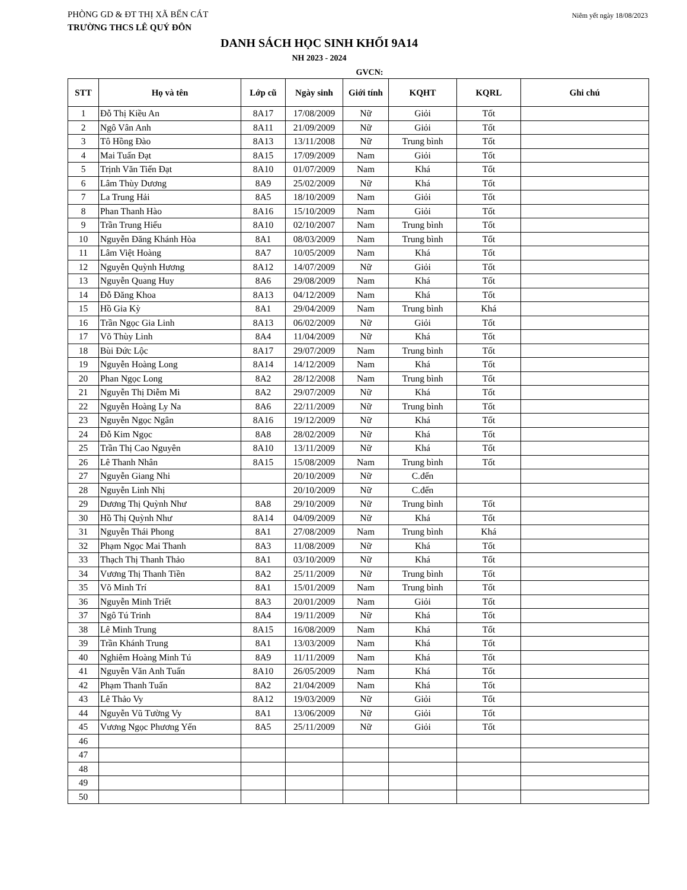PHÒNG GD & ĐT THỊ XÃ BẾN CÁT
Niêm yết ngày 18/08/2023
TRƯỜNG THCS LÊ QUÝ ĐÔN
DANH SÁCH HỌC SINH KHỐI 9A14
NH 2023 - 2024
GVCN:
| STT | Họ và tên | Lớp cũ | Ngày sinh | Giới tính | KQHT | KQRL | Ghi chú |
| --- | --- | --- | --- | --- | --- | --- | --- |
| 1 | Đỗ Thị Kiều An | 8A17 | 17/08/2009 | Nữ | Giỏi | Tốt | |
| 2 | Ngô Vân Anh | 8A11 | 21/09/2009 | Nữ | Giỏi | Tốt | |
| 3 | Tô Hồng Đào | 8A13 | 13/11/2008 | Nữ | Trung bình | Tốt | |
| 4 | Mai Tuấn Đạt | 8A15 | 17/09/2009 | Nam | Giỏi | Tốt | |
| 5 | Trịnh Văn Tiến Đạt | 8A10 | 01/07/2009 | Nam | Khá | Tốt | |
| 6 | Lâm Thùy Dương | 8A9 | 25/02/2009 | Nữ | Khá | Tốt | |
| 7 | La Trung Hải | 8A5 | 18/10/2009 | Nam | Giỏi | Tốt | |
| 8 | Phan Thanh Hào | 8A16 | 15/10/2009 | Nam | Giỏi | Tốt | |
| 9 | Trần Trung Hiếu | 8A10 | 02/10/2007 | Nam | Trung bình | Tốt | |
| 10 | Nguyễn Đăng Khánh Hòa | 8A1 | 08/03/2009 | Nam | Trung bình | Tốt | |
| 11 | Lâm Việt Hoàng | 8A7 | 10/05/2009 | Nam | Khá | Tốt | |
| 12 | Nguyễn Quỳnh Hương | 8A12 | 14/07/2009 | Nữ | Giỏi | Tốt | |
| 13 | Nguyễn Quang Huy | 8A6 | 29/08/2009 | Nam | Khá | Tốt | |
| 14 | Đỗ Đăng Khoa | 8A13 | 04/12/2009 | Nam | Khá | Tốt | |
| 15 | Hồ Gia Kỳ | 8A1 | 29/04/2009 | Nam | Trung bình | Khá | |
| 16 | Trần Ngọc Gia Linh | 8A13 | 06/02/2009 | Nữ | Giỏi | Tốt | |
| 17 | Võ Thùy Linh | 8A4 | 11/04/2009 | Nữ | Khá | Tốt | |
| 18 | Bùi Đức Lộc | 8A17 | 29/07/2009 | Nam | Trung bình | Tốt | |
| 19 | Nguyễn Hoàng Long | 8A14 | 14/12/2009 | Nam | Khá | Tốt | |
| 20 | Phan Ngọc Long | 8A2 | 28/12/2008 | Nam | Trung bình | Tốt | |
| 21 | Nguyễn Thị Diễm Mi | 8A2 | 29/07/2009 | Nữ | Khá | Tốt | |
| 22 | Nguyễn Hoàng Ly Na | 8A6 | 22/11/2009 | Nữ | Trung bình | Tốt | |
| 23 | Nguyễn Ngọc Ngân | 8A16 | 19/12/2009 | Nữ | Khá | Tốt | |
| 24 | Đỗ Kim Ngọc | 8A8 | 28/02/2009 | Nữ | Khá | Tốt | |
| 25 | Trần Thị Cao Nguyên | 8A10 | 13/11/2009 | Nữ | Khá | Tốt | |
| 26 | Lê Thanh Nhân | 8A15 | 15/08/2009 | Nam | Trung bình | Tốt | |
| 27 | Nguyễn Giang Nhi | | 20/10/2009 | Nữ | C.đến | | |
| 28 | Nguyễn Linh Nhị | | 20/10/2009 | Nữ | C.đến | | |
| 29 | Dương Thị Quỳnh Như | 8A8 | 29/10/2009 | Nữ | Trung bình | Tốt | |
| 30 | Hồ Thị Quỳnh Như | 8A14 | 04/09/2009 | Nữ | Khá | Tốt | |
| 31 | Nguyễn Thái Phong | 8A1 | 27/08/2009 | Nam | Trung bình | Khá | |
| 32 | Phạm Ngọc Mai Thanh | 8A3 | 11/08/2009 | Nữ | Khá | Tốt | |
| 33 | Thạch Thị Thanh Thảo | 8A1 | 03/10/2009 | Nữ | Khá | Tốt | |
| 34 | Vương Thị Thanh Tiền | 8A2 | 25/11/2009 | Nữ | Trung bình | Tốt | |
| 35 | Võ Minh Trí | 8A1 | 15/01/2009 | Nam | Trung bình | Tốt | |
| 36 | Nguyễn Minh Triết | 8A3 | 20/01/2009 | Nam | Giỏi | Tốt | |
| 37 | Ngô Tú Trinh | 8A4 | 19/11/2009 | Nữ | Khá | Tốt | |
| 38 | Lê Minh Trung | 8A15 | 16/08/2009 | Nam | Khá | Tốt | |
| 39 | Trần Khánh Trung | 8A1 | 13/03/2009 | Nam | Khá | Tốt | |
| 40 | Nghiêm Hoàng Minh Tú | 8A9 | 11/11/2009 | Nam | Khá | Tốt | |
| 41 | Nguyễn Văn Anh Tuấn | 8A10 | 26/05/2009 | Nam | Khá | Tốt | |
| 42 | Phạm Thanh Tuấn | 8A2 | 21/04/2009 | Nam | Khá | Tốt | |
| 43 | Lê Thảo Vy | 8A12 | 19/03/2009 | Nữ | Giỏi | Tốt | |
| 44 | Nguyễn Vũ Tường Vy | 8A1 | 13/06/2009 | Nữ | Giỏi | Tốt | |
| 45 | Vương Ngọc Phương Yến | 8A5 | 25/11/2009 | Nữ | Giỏi | Tốt | |
| 46 | | | | | | | |
| 47 | | | | | | | |
| 48 | | | | | | | |
| 49 | | | | | | | |
| 50 | | | | | | | |